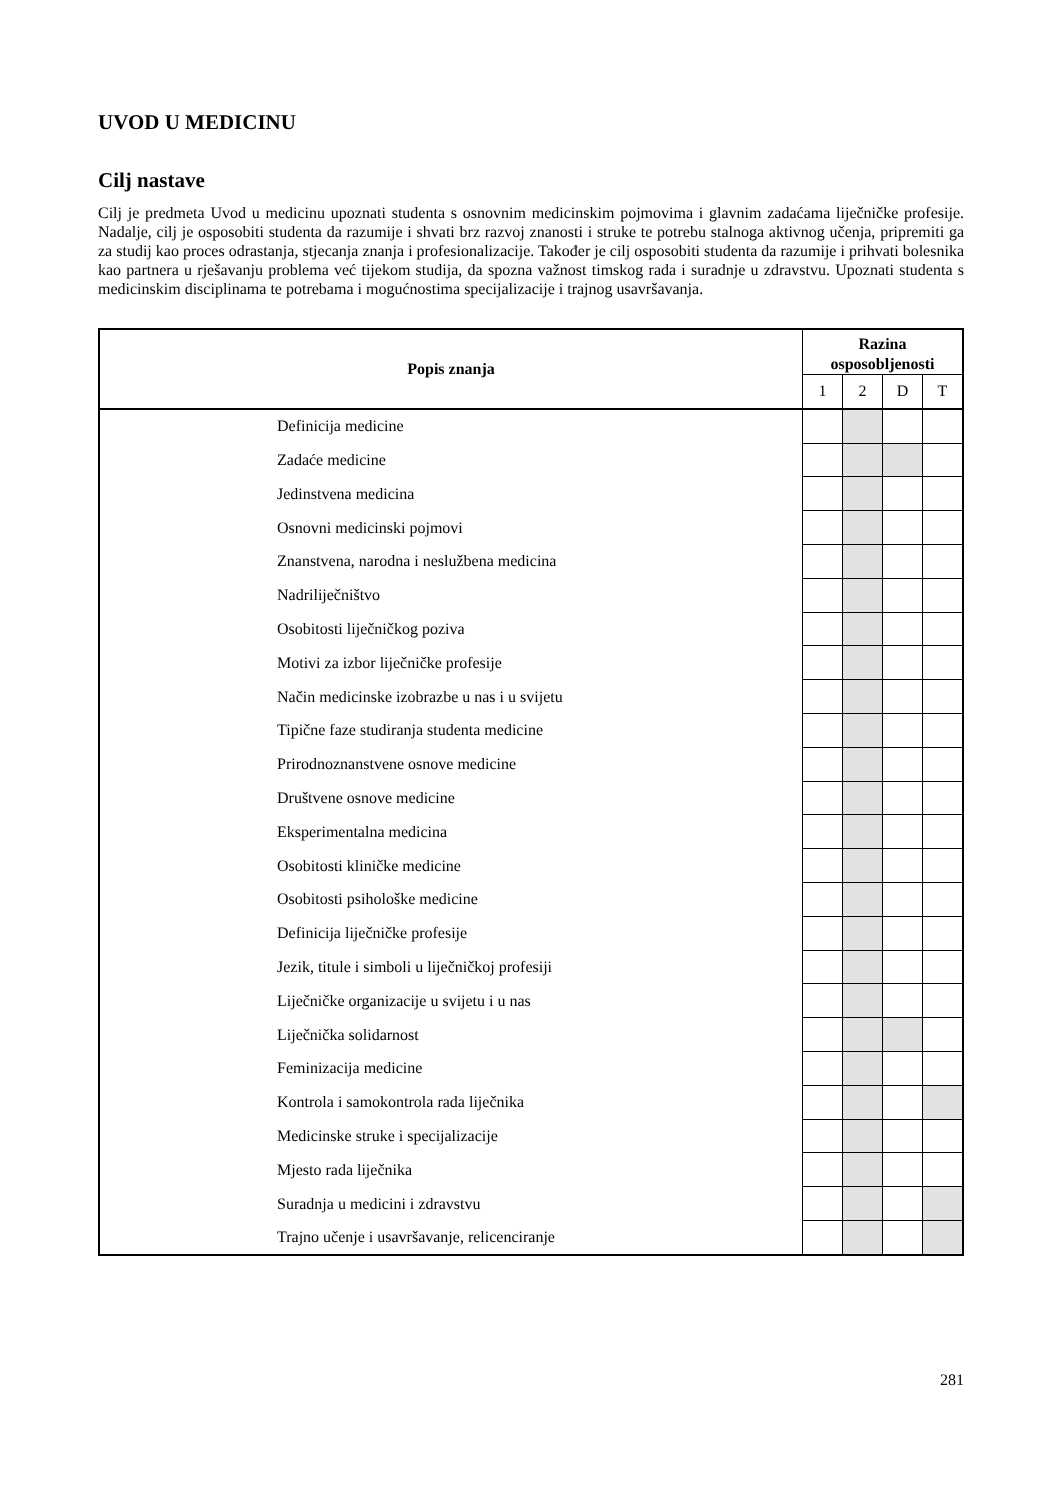UVOD U MEDICINU
Cilj nastave
Cilj je predmeta Uvod u medicinu upoznati studenta s osnovnim medicinskim pojmovima i glavnim zadaćama liječničke profesije. Nadalje, cilj je osposobiti studenta da razumije i shvati brz razvoj znanosti i struke te potrebu stalnoga aktivnog učenja, pripremiti ga za studij kao proces odrastanja, stjecanja znanja i profesionalizacije. Također je cilj osposobiti studenta da razumije i prihvati bolesnika kao partnera u rješavanju problema već tijekom studija, da spozna važnost timskog rada i suradnje u zdravstvu. Upoznati studenta s medicinskim disciplinama te potrebama i mogućnostima specijalizacije i trajnog usavršavanja.
| Popis znanja | Razina osposobljenosti | | | |
| --- | --- | --- | --- | --- |
| | 1 | 2 | D | T |
| Definicija medicine | | | | |
| Zadaće medicine | | | | |
| Jedinstvena medicina | | | | |
| Osnovni medicinski pojmovi | | | | |
| Znanstvena, narodna i neslužbena medicina | | | | |
| Nadriliječništvo | | | | |
| Osobitosti liječničkog poziva | | | | |
| Motivi za izbor liječničke profesije | | | | |
| Način medicinske izobrazbe u nas i u svijetu | | | | |
| Tipične faze studiranja studenta medicine | | | | |
| Prirodnoznanstvene osnove medicine | | | | |
| Društvene osnove medicine | | | | |
| Eksperimentalna medicina | | | | |
| Osobitosti kliničke medicine | | | | |
| Osobitosti psihološke medicine | | | | |
| Definicija liječničke profesije | | | | |
| Jezik, titule i simboli u liječničkoj profesiji | | | | |
| Liječničke organizacije u svijetu i u nas | | | | |
| Liječnička solidarnost | | | | |
| Feminizacija medicine | | | | |
| Kontrola i samokontrola rada liječnika | | | | |
| Medicinske struke i specijalizacije | | | | |
| Mjesto rada liječnika | | | | |
| Suradnja u medicini i zdravstvu | | | | |
| Trajno učenje i usavršavanje, relicenciranje | | | | |
281